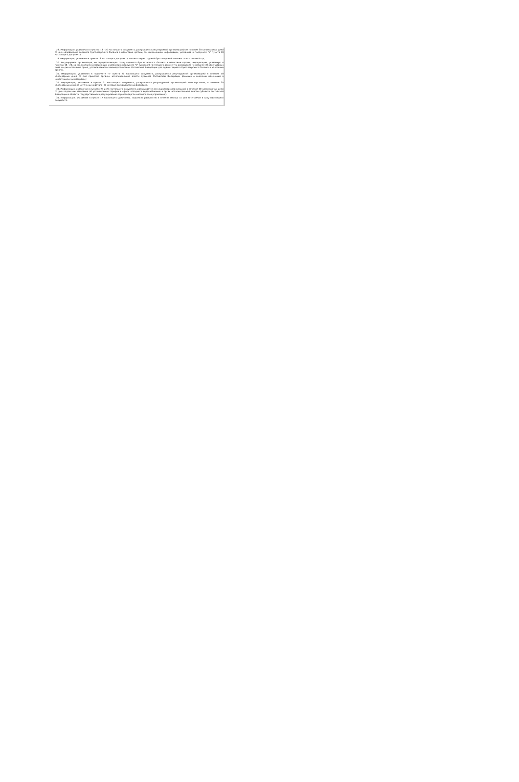28. Информация, указанная в пунктах 18 - 20 настоящего документа, раскрывается регулируемой организацией не позднее 30 календарных дней со дня направления годового бухгалтерского баланса в налоговые органы, за исключением информации, указанной в подпункте "з" пункта 20 настоящего документа.
29. Информация, указанная в пункте 18 настоящего документа, соответствует годовой бухгалтерской отчетности за отчетный год.
30. Регулируемая организация, не осуществляющая сдачу годового бухгалтерского баланса в налоговые органы, информацию, указанную в пунктах 18 - 20, за исключением информации, указанной в подпункте "з" пункта 20 настоящего документа, раскрывает не позднее 30 календарных дней со дня истечения срока, установленного законодательством Российской Федерации для сдачи годового бухгалтерского баланса в налоговые органы.
31. Информация, указанная в подпункте "з" пункта 20 настоящего документа, раскрывается регулируемой организацией в течение 10 календарных дней со дня принятия органом исполнительной власти субъекта Российской Федерации решения о внесении изменений в инвестиционную программу.
32. Информация, указанная в пункте 21 настоящего документа, раскрывается регулируемой организацией ежеквартально, в течение 30 календарных дней по истечении квартала, за который раскрывается информация.
33. Информация, указанная в пунктах 25 и 26 настоящего документа, раскрывается регулируемой организацией в течение 10 календарных дней со дня подачи ею заявления об установлении тарифов в сфере холодного водоснабжения в орган исполнительной власти субъекта Российской Федерации в области государственного регулирования тарифов (орган местного самоуправления).
34. Информация, указанная в пункте 17 настоящего документа, подлежит раскрытию в течение месяца со дня вступления в силу настоящего документа.